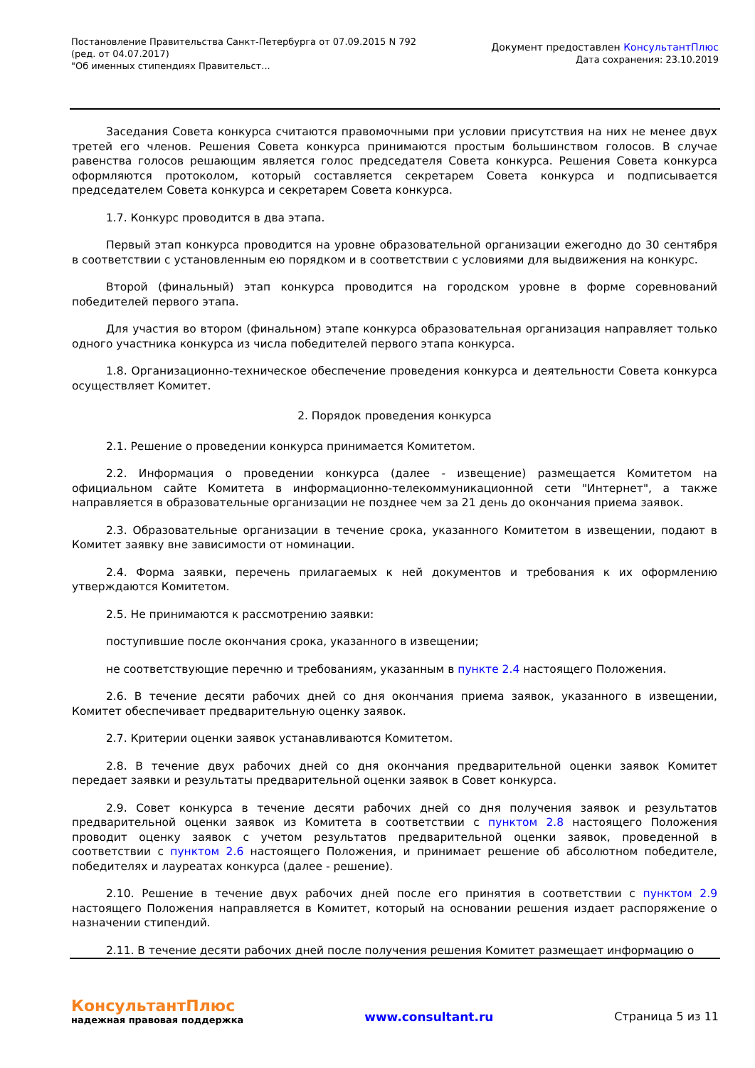Постановление Правительства Санкт-Петербурга от 07.09.2015 N 792
(ред. от 04.07.2017)
"Об именных стипендиях Правительст...
Документ предоставлен КонсультантПлюс
Дата сохранения: 23.10.2019
Заседания Совета конкурса считаются правомочными при условии присутствия на них не менее двух третей его членов. Решения Совета конкурса принимаются простым большинством голосов. В случае равенства голосов решающим является голос председателя Совета конкурса. Решения Совета конкурса оформляются протоколом, который составляется секретарем Совета конкурса и подписывается председателем Совета конкурса и секретарем Совета конкурса.
1.7. Конкурс проводится в два этапа.
Первый этап конкурса проводится на уровне образовательной организации ежегодно до 30 сентября в соответствии с установленным ею порядком и в соответствии с условиями для выдвижения на конкурс.
Второй (финальный) этап конкурса проводится на городском уровне в форме соревнований победителей первого этапа.
Для участия во втором (финальном) этапе конкурса образовательная организация направляет только одного участника конкурса из числа победителей первого этапа конкурса.
1.8. Организационно-техническое обеспечение проведения конкурса и деятельности Совета конкурса осуществляет Комитет.
2. Порядок проведения конкурса
2.1. Решение о проведении конкурса принимается Комитетом.
2.2. Информация о проведении конкурса (далее - извещение) размещается Комитетом на официальном сайте Комитета в информационно-телекоммуникационной сети "Интернет", а также направляется в образовательные организации не позднее чем за 21 день до окончания приема заявок.
2.3. Образовательные организации в течение срока, указанного Комитетом в извещении, подают в Комитет заявку вне зависимости от номинации.
2.4. Форма заявки, перечень прилагаемых к ней документов и требования к их оформлению утверждаются Комитетом.
2.5. Не принимаются к рассмотрению заявки:
поступившие после окончания срока, указанного в извещении;
не соответствующие перечню и требованиям, указанным в пункте 2.4 настоящего Положения.
2.6. В течение десяти рабочих дней со дня окончания приема заявок, указанного в извещении, Комитет обеспечивает предварительную оценку заявок.
2.7. Критерии оценки заявок устанавливаются Комитетом.
2.8. В течение двух рабочих дней со дня окончания предварительной оценки заявок Комитет передает заявки и результаты предварительной оценки заявок в Совет конкурса.
2.9. Совет конкурса в течение десяти рабочих дней со дня получения заявок и результатов предварительной оценки заявок из Комитета в соответствии с пунктом 2.8 настоящего Положения проводит оценку заявок с учетом результатов предварительной оценки заявок, проведенной в соответствии с пунктом 2.6 настоящего Положения, и принимает решение об абсолютном победителе, победителях и лауреатах конкурса (далее - решение).
2.10. Решение в течение двух рабочих дней после его принятия в соответствии с пунктом 2.9 настоящего Положения направляется в Комитет, который на основании решения издает распоряжение о назначении стипендий.
2.11. В течение десяти рабочих дней после получения решения Комитет размещает информацию о
КонсультантПлюс
надежная правовая поддержка
www.consultant.ru Страница 5 из 11